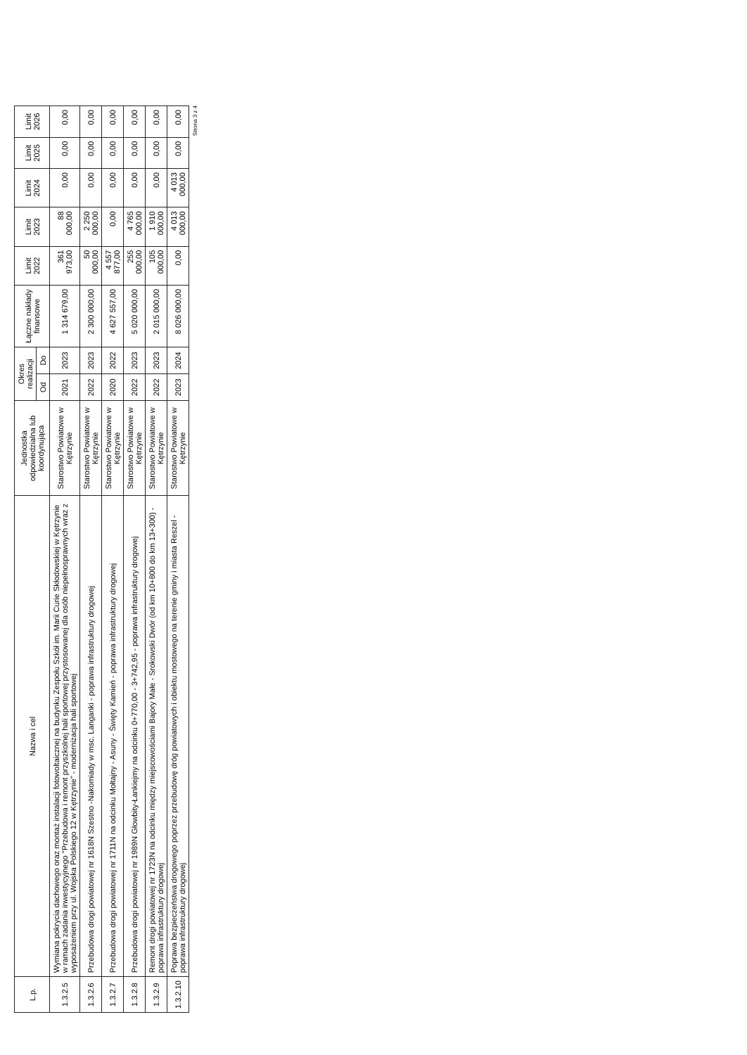| L.p. | Nazwa i cel | Jednostka odpowiedzialna lub koordynująca | Okres realizacji | | Łączne nakłady finansowe | Limit 2022 | Limit 2023 | Limit 2024 | Limit 2025 | Limit 2026 |
| --- | --- | --- | --- | --- | --- | --- | --- | --- | --- | --- |
| | | | Od | Do | | | | | | |
| 1.3.2.5 | Wymiana pokrycia dachowego oraz montaż instalacji fotowoltaicznej na budynku Zespołu Szkół im. Marii Curie Skłodowskiej w Kętrzynie w ramach zadania inwestycyjnego "Przebudowa i remont przyszkolnej hali sportowej przystosowanej dla osób niepełnosprawnych wraz z wyposażeniem przy ul. Wojska Polskiego 12 w Kętrzynie" - modernizacja hali sportowej | Starostwo Powiatowe w Kętrzynie | 2021 | 2023 | 1 314 679,00 | 361 973,00 | 88 000,00 | 0,00 | 0,00 | 0,00 |
| 1.3.2.6 | Przebudowa drogi powiatowej nr 1618N Szestno -Nakomiady w msc. Langanki - poprawa infrastruktury drogowej | Starostwo Powiatowe w Kętrzynie | 2022 | 2023 | 2 300 000,00 | 50 000,00 | 2 250 000,00 | 0,00 | 0,00 | 0,00 |
| 1.3.2.7 | Przebudowa drogi powiatowej nr 1711N na odcinku Mołtajny - Asuny - Święty Kamień - poprawa infrastruktury drogowej | Starostwo Powiatowe w Kętrzynie | 2020 | 2022 | 4 627 557,00 | 4 557 877,00 | 0,00 | 0,00 | 0,00 | 0,00 |
| 1.3.2.8 | Przebudowa drogi powiatowej nr 1989N Głowbity-Łankiejmy na odcinku 0+770,00 - 3+742,95 - poprawa infrastruktury drogowej | Starostwo Powiatowe w Kętrzynie | 2022 | 2023 | 5 020 000,00 | 255 000,00 | 4 765 000,00 | 0,00 | 0,00 | 0,00 |
| 1.3.2.9 | Remont drogi powiatowej nr 1723N na odcinku między miejscowościami Bajory Małe - Srokowski Dwór (od km 10+800 do km 13+300) - poprawa infrastruktury drogowej | Starostwo Powiatowe w Kętrzynie | 2022 | 2023 | 2 015 000,00 | 105 000,00 | 1 910 000,00 | 0,00 | 0,00 | 0,00 |
| 1.3.2.10 | Poprawa bezpieczeństwa drogowego poprzez przebudowę dróg powiatowych i obiektu mostowego na terenie gminy i miasta Reszel - poprawa infrastruktury drogowej | Starostwo Powiatowe w Kętrzynie | 2023 | 2024 | 8 026 000,00 | 0,00 | 4 013 000,00 | 4 013 000,00 | 0,00 | 0,00 |
Strona 3 z 4